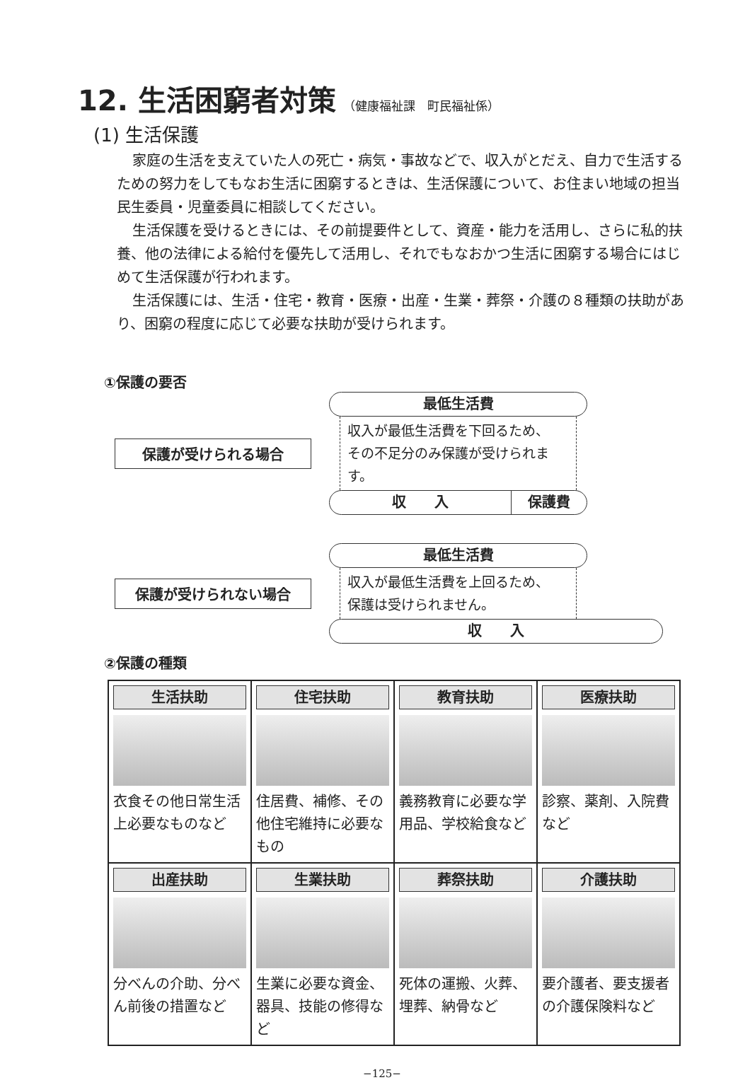12. 生活困窮者対策 （健康福祉課　町民福祉係）
(1) 生活保護
家庭の生活を支えていた人の死亡・病気・事故などで、収入がとだえ、自力で生活するための努力をしてもなお生活に困窮するときは、生活保護について、お住まい地域の担当民生委員・児童委員に相談してください。
生活保護を受けるときには、その前提要件として、資産・能力を活用し、さらに私的扶養、他の法律による給付を優先して活用し、それでもなおかつ生活に困窮する場合にはじめて生活保護が行われます。
生活保護には、生活・住宅・教育・医療・出産・生業・葬祭・介護の８種類の扶助があり、困窮の程度に応じて必要な扶助が受けられます。
①保護の要否
保護が受けられる場合
最低生活費
収入が最低生活費を下回るため、
その不足分のみ保護が受けられます。
収　　入 保護費
保護が受けられない場合
最低生活費
収入が最低生活費を上回るため、
保護は受けられません。
収　　入
②保護の種類
| 生活扶助 衣食その他日常生活上必要なものなど | 住宅扶助 住居費、補修、その他住宅維持に必要なもの | 教育扶助 義務教育に必要な学用品、学校給食など | 医療扶助 診察、薬剤、入院費など |
| 出産扶助 分べんの介助、分べん前後の措置など | 生業扶助 生業に必要な資金、器具、技能の修得など | 葬祭扶助 死体の運搬、火葬、埋葬、納骨など | 介護扶助 要介護者、要支援者の介護保険料など |
−125−